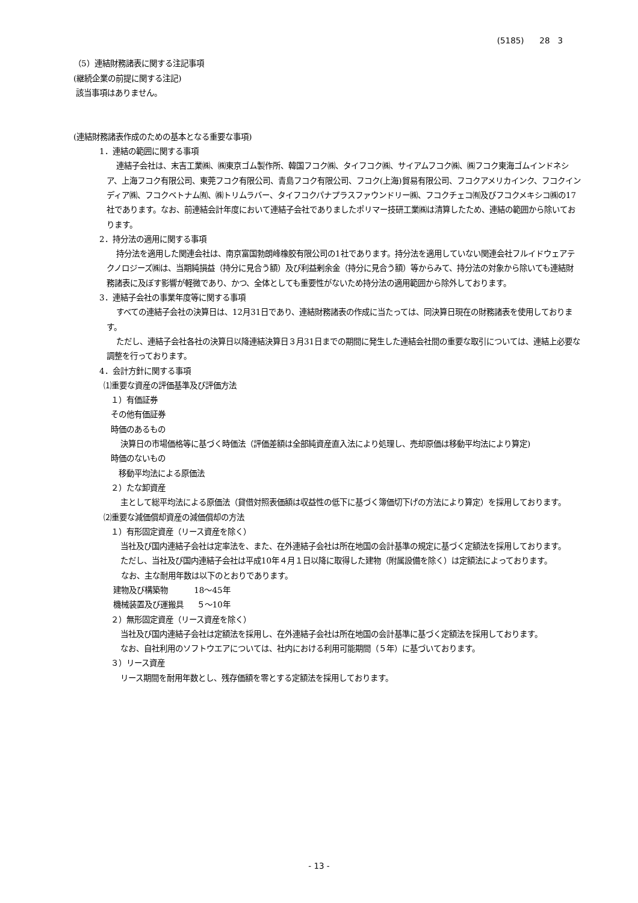(5185) 28 3
（5）連結財務諸表に関する注記事項
(継続企業の前提に関する注記)
該当事項はありません。
(連結財務諸表作成のための基本となる重要な事項)
1．連結の範囲に関する事項
連結子会社は、末吉工業㈱、㈱東京ゴム製作所、韓国フコク㈱、タイフコク㈱、サイアムフコク㈱、㈱フコク東海ゴムインドネシア、上海フコク有限公司、東莞フコク有限公司、青島フコク有限公司、フコク(上海)貿易有限公司、フコクアメリカインク、フコクインディア㈱、フコクベトナム㈲、㈱トリムラバー、タイフコクパナプラスファウンドリー㈱、フコクチェコ㈲及びフコクメキシコ㈱の17社であります。なお、前連結会計年度において連結子会社でありましたポリマー技研工業㈱は清算したため、連結の範囲から除いております。
2．持分法の適用に関する事項
持分法を適用した関連会社は、南京富国勃朗峰橡胶有限公司の1社であります。持分法を適用していない関連会社フルイドウェアテクノロジーズ㈱は、当期純損益（持分に見合う額）及び利益剰余金（持分に見合う額）等からみて、持分法の対象から除いても連結財務諸表に及ぼす影響が軽微であり、かつ、全体としても重要性がないため持分法の適用範囲から除外しております。
3．連結子会社の事業年度等に関する事項
すべての連結子会社の決算日は、12月31日であり、連結財務諸表の作成に当たっては、同決算日現在の財務諸表を使用しております。
ただし、連結子会社各社の決算日以降連結決算日３月31日までの期間に発生した連結会社間の重要な取引については、連結上必要な調整を行っております。
4．会計方針に関する事項
⑴重要な資産の評価基準及び評価方法
１）有価証券
その他有価証券
時価のあるもの
決算日の市場価格等に基づく時価法（評価差額は全部純資産直入法により処理し、売却原価は移動平均法により算定)
時価のないもの
移動平均法による原価法
２）たな卸資産
主として総平均法による原価法（貸借対照表価額は収益性の低下に基づく簿価切下げの方法により算定）を採用しております。
⑵重要な減価償却資産の減価償却の方法
１）有形固定資産（リース資産を除く）
当社及び国内連結子会社は定率法を、また、在外連結子会社は所在地国の会計基準の規定に基づく定額法を採用しております。
ただし、当社及び国内連結子会社は平成10年４月１日以降に取得した建物（附属設備を除く）は定額法によっております。
なお、主な耐用年数は以下のとおりであります。
建物及び構築物 18～45年
機械装置及び運搬具 ５～10年
２）無形固定資産（リース資産を除く）
当社及び国内連結子会社は定額法を採用し、在外連結子会社は所在地国の会計基準に基づく定額法を採用しております。
なお、自社利用のソフトウエアについては、社内における利用可能期間（５年）に基づいております。
３）リース資産
リース期間を耐用年数とし、残存価額を零とする定額法を採用しております。
- 13 -